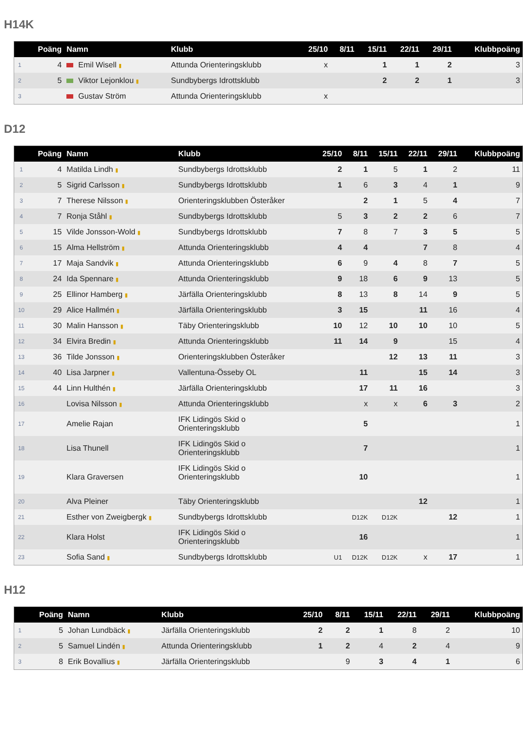H14K
| | Poäng | Namn | Klubb | 25/10 | 8/11 | 15/11 | 22/11 | 29/11 | Klubbpoäng |
| --- | --- | --- | --- | --- | --- | --- | --- | --- | --- |
| 1 | 4 | Emil Wisell ▮ | Attunda Orienteringsklubb | x | | 1 | 1 | 2 | 3 |
| 2 | 5 | Viktor Lejonklou ▮ | Sundbybergs Idrottsklubb | | | 2 | 2 | 1 | 3 |
| 3 | | Gustav Ström | Attunda Orienteringsklubb | x | | | | | |
D12
| | Poäng | Namn | Klubb | 25/10 | 8/11 | 15/11 | 22/11 | 29/11 | Klubbpoäng |
| --- | --- | --- | --- | --- | --- | --- | --- | --- | --- |
| 1 | 4 | Matilda Lindh ▮ | Sundbybergs Idrottsklubb | 2 | 1 | 5 | 1 | 2 | 11 |
| 2 | 5 | Sigrid Carlsson ▮ | Sundbybergs Idrottsklubb | 1 | 6 | 3 | 4 | 1 | 9 |
| 3 | 7 | Therese Nilsson ▮ | Orienteringsklubben Österåker | | 2 | 1 | 5 | 4 | 7 |
| 4 | 7 | Ronja Ståhl ▮ | Sundbybergs Idrottsklubb | 5 | 3 | 2 | 2 | 6 | 7 |
| 5 | 15 | Vilde Jonsson-Wold ▮ | Sundbybergs Idrottsklubb | 7 | 8 | 7 | 3 | 5 | 5 |
| 6 | 15 | Alma Hellström ▮ | Attunda Orienteringsklubb | 4 | 4 | | 7 | 8 | 4 |
| 7 | 17 | Maja Sandvik ▮ | Attunda Orienteringsklubb | 6 | 9 | 4 | 8 | 7 | 5 |
| 8 | 24 | Ida Spennare ▮ | Attunda Orienteringsklubb | 9 | 18 | 6 | 9 | 13 | 5 |
| 9 | 25 | Ellinor Hamberg ▮ | Järfälla Orienteringsklubb | 8 | 13 | 8 | 14 | 9 | 5 |
| 10 | 29 | Alice Hallmén ▮ | Järfälla Orienteringsklubb | 3 | 15 | | 11 | 16 | 4 |
| 11 | 30 | Malin Hansson ▮ | Täby Orienteringsklubb | 10 | 12 | 10 | 10 | 10 | 5 |
| 12 | 34 | Elvira Bredin ▮ | Attunda Orienteringsklubb | 11 | 14 | 9 | | 15 | 4 |
| 13 | 36 | Tilde Jonsson ▮ | Orienteringsklubben Österåker | | | 12 | 13 | 11 | 3 |
| 14 | 40 | Lisa Jarpner ▮ | Vallentuna-Össeby OL | | 11 | | 15 | 14 | 3 |
| 15 | 44 | Linn Hulthén ▮ | Järfälla Orienteringsklubb | | 17 | 11 | 16 | | 3 |
| 16 | | Lovisa Nilsson ▮ | Attunda Orienteringsklubb | | x | x | 6 | 3 | 2 |
| 17 | | Amelie Rajan | IFK Lidingös Skid o Orienteringsklubb | | 5 | | | | 1 |
| 18 | | Lisa Thunell | IFK Lidingös Skid o Orienteringsklubb | | 7 | | | | 1 |
| 19 | | Klara Graversen | IFK Lidingös Skid o Orienteringsklubb | | 10 | | | | 1 |
| 20 | | Alva Pleiner | Täby Orienteringsklubb | | | | 12 | | 1 |
| 21 | | Esther von Zweigbergk ▮ | Sundbybergs Idrottsklubb | | D12K | D12K | | 12 | 1 |
| 22 | | Klara Holst | IFK Lidingös Skid o Orienteringsklubb | | 16 | | | | 1 |
| 23 | | Sofia Sand ▮ | Sundbybergs Idrottsklubb | U1 | D12K | D12K | x | 17 | 1 |
H12
| | Poäng | Namn | Klubb | 25/10 | 8/11 | 15/11 | 22/11 | 29/11 | Klubbpoäng |
| --- | --- | --- | --- | --- | --- | --- | --- | --- | --- |
| 1 | 5 | Johan Lundbäck ▮ | Järfälla Orienteringsklubb | 2 | 2 | 1 | 8 | 2 | 10 |
| 2 | 5 | Samuel Lindén ▮ | Attunda Orienteringsklubb | 1 | 2 | 4 | 2 | 4 | 9 |
| 3 | 8 | Erik Bovallius ▮ | Järfälla Orienteringsklubb | | 9 | 3 | 4 | 1 | 6 |